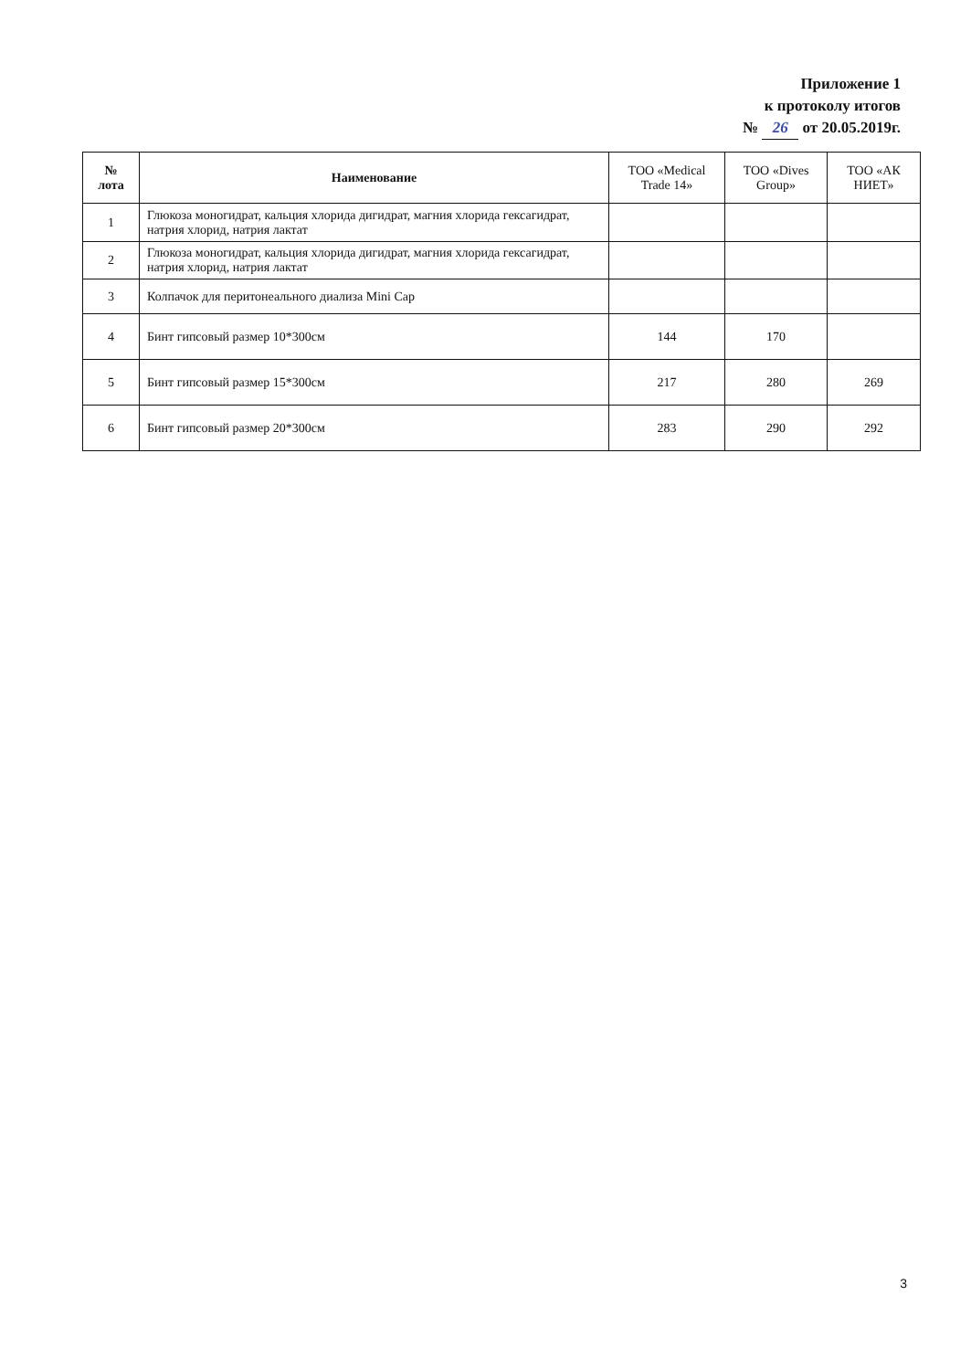Приложение 1
к протоколу итогов
№ 26 от 20.05.2019г.
| № лота | Наименование | ТОО «Medical Trade 14» | ТОО «Dives Group» | ТОО «АК НИЕТ» |
| --- | --- | --- | --- | --- |
| 1 | Глюкоза моногидрат, кальция хлорида дигидрат, магния хлорида гексагидрат, натрия хлорид, натрия лактат | | | |
| 2 | Глюкоза моногидрат, кальция хлорида дигидрат, магния хлорида гексагидрат, натрия хлорид, натрия лактат | | | |
| 3 | Колпачок для перитонеального диализа Mini Cap | | | |
| 4 | Бинт гипсовый размер 10*300см | 144 | 170 | |
| 5 | Бинт гипсовый размер 15*300см | 217 | 280 | 269 |
| 6 | Бинт гипсовый размер 20*300см | 283 | 290 | 292 |
3